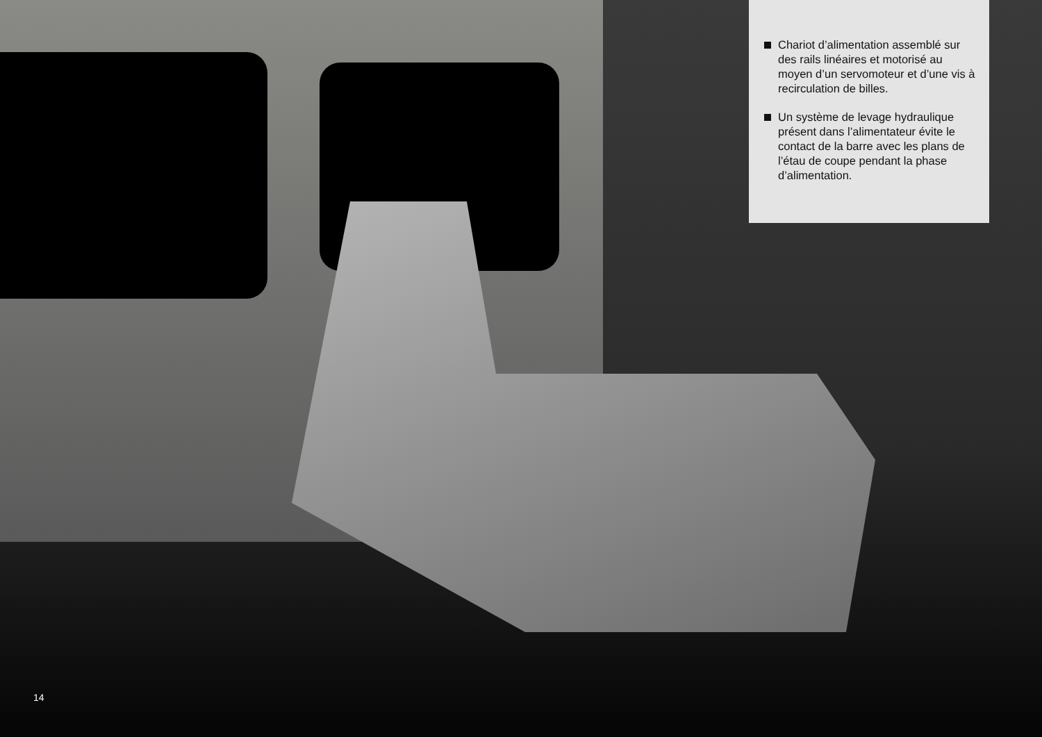Chariot d’alimentation assemblé sur des rails linéaires et motorisé au moyen d’un servomoteur et d’une vis à recirculation de billes.
Un système de levage hydraulique présent dans l’alimentateur évite le contact de la barre avec les plans de l’étau de coupe pendant la phase d’alimentation.
14